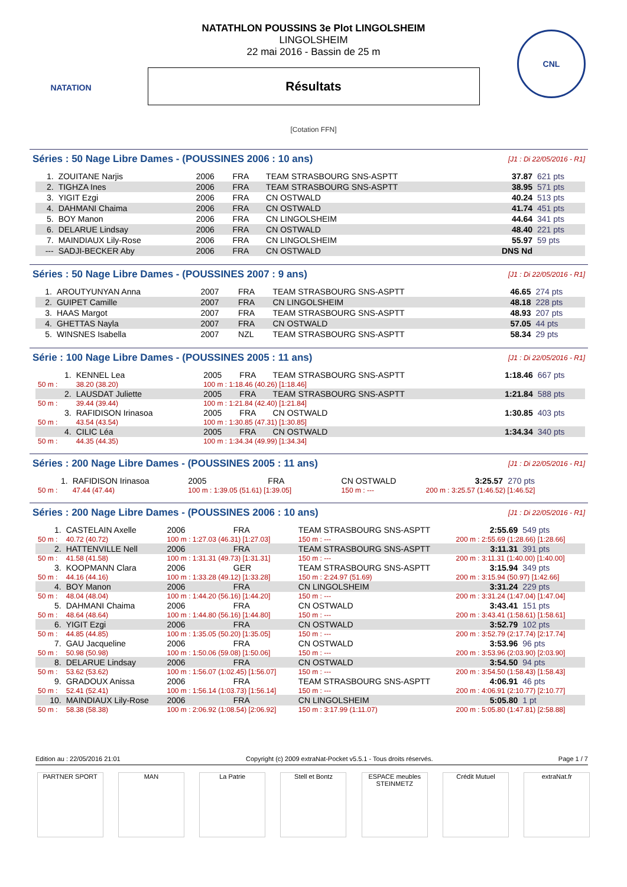NATATION CNL
NATATHLON POUSSINS 3e Plot LINGOLSHEIM
LINGOLSHEIM
22 mai 2016 - Bassin de 25 m
Résultats
[Cotation FFN]
Séries : 50 Nage Libre Dames - (POUSSINES 2006 : 10 ans) [J1 : Di 22/05/2016 - R1]
| 1. | ZOUITANE Narjis | 2006 | FRA | TEAM STRASBOURG SNS-ASPTT | 37.87 | 621 pts |
| 2. | TIGHZA Ines | 2006 | FRA | TEAM STRASBOURG SNS-ASPTT | 38.95 | 571 pts |
| 3. | YIGIT Ezgi | 2006 | FRA | CN OSTWALD | 40.24 | 513 pts |
| 4. | DAHMANI Chaima | 2006 | FRA | CN OSTWALD | 41.74 | 451 pts |
| 5. | BOY Manon | 2006 | FRA | CN LINGOLSHEIM | 44.64 | 341 pts |
| 6. | DELARUE Lindsay | 2006 | FRA | CN OSTWALD | 48.40 | 221 pts |
| 7. | MAINDIAUX Lily-Rose | 2006 | FRA | CN LINGOLSHEIM | 55.97 | 59 pts |
| --- | SADJI-BECKER Aby | 2006 | FRA | CN OSTWALD | DNS Nd | |
Séries : 50 Nage Libre Dames - (POUSSINES 2007 : 9 ans) [J1 : Di 22/05/2016 - R1]
| 1. | AROUTYUNYAN Anna | 2007 | FRA | TEAM STRASBOURG SNS-ASPTT | 46.65 | 274 pts |
| 2. | GUIPET Camille | 2007 | FRA | CN LINGOLSHEIM | 48.18 | 228 pts |
| 3. | HAAS Margot | 2007 | FRA | TEAM STRASBOURG SNS-ASPTT | 48.93 | 207 pts |
| 4. | GHETTAS Nayla | 2007 | FRA | CN OSTWALD | 57.05 | 44 pts |
| 5. | WINSNES Isabella | 2007 | NZL | TEAM STRASBOURG SNS-ASPTT | 58.34 | 29 pts |
Série : 100 Nage Libre Dames - (POUSSINES 2005 : 11 ans) [J1 : Di 22/05/2016 - R1]
| 1. | KENNEL Lea | 2005 | FRA | TEAM STRASBOURG SNS-ASPTT | 1:18.46 | 667 pts |
| 50 m : | 38.20 (38.20) | 100 m : 1:18.46 (40.26) [1:18.46] | | | | |
| 2. | LAUSDAT Juliette | 2005 | FRA | TEAM STRASBOURG SNS-ASPTT | 1:21.84 | 588 pts |
| 50 m : | 39.44 (39.44) | 100 m : 1:21.84 (42.40) [1:21.84] | | | | |
| 3. | RAFIDISON Irinasoa | 2005 | FRA | CN OSTWALD | 1:30.85 | 403 pts |
| 50 m : | 43.54 (43.54) | 100 m : 1:30.85 (47.31) [1:30.85] | | | | |
| 4. | CILIC Léa | 2005 | FRA | CN OSTWALD | 1:34.34 | 340 pts |
| 50 m : | 44.35 (44.35) | 100 m : 1:34.34 (49.99) [1:34.34] | | | | |
Séries : 200 Nage Libre Dames - (POUSSINES 2005 : 11 ans) [J1 : Di 22/05/2016 - R1]
| 1. | RAFIDISON Irinasoa | 2005 | FRA | CN OSTWALD | 3:25.57 | 270 pts |
| 50 m : | 47.44 (47.44) | 100 m : 1:39.05 (51.61) [1:39.05] | | 150 m : --- | 200 m : 3:25.57 (1:46.52) [1:46.52] | |
Séries : 200 Nage Libre Dames - (POUSSINES 2006 : 10 ans) [J1 : Di 22/05/2016 - R1]
| 1. | CASTELAIN Axelle | 2006 | FRA | TEAM STRASBOURG SNS-ASPTT | 2:55.69 | 549 pts |
| 50 m : | 40.72 (40.72) | 100 m : 1:27.03 (46.31) [1:27.03] | | 150 m : --- | 200 m : 2:55.69 (1:28.66) [1:28.66] | |
| 2. | HATTENVILLE Nell | 2006 | FRA | TEAM STRASBOURG SNS-ASPTT | 3:11.31 | 391 pts |
| 50 m : | 41.58 (41.58) | 100 m : 1:31.31 (49.73) [1:31.31] | | 150 m : --- | 200 m : 3:11.31 (1:40.00) [1:40.00] | |
| 3. | KOOPMANN Clara | 2006 | GER | TEAM STRASBOURG SNS-ASPTT | 3:15.94 | 349 pts |
| 50 m : | 44.16 (44.16) | 100 m : 1:33.28 (49.12) [1:33.28] | | 150 m : 2:24.97 (51.69) | 200 m : 3:15.94 (50.97) [1:42.66] | |
| 4. | BOY Manon | 2006 | FRA | CN LINGOLSHEIM | 3:31.24 | 229 pts |
| 50 m : | 48.04 (48.04) | 100 m : 1:44.20 (56.16) [1:44.20] | | 150 m : --- | 200 m : 3:31.24 (1:47.04) [1:47.04] | |
| 5. | DAHMANI Chaima | 2006 | FRA | CN OSTWALD | 3:43.41 | 151 pts |
| 50 m : | 48.64 (48.64) | 100 m : 1:44.80 (56.16) [1:44.80] | | 150 m : --- | 200 m : 3:43.41 (1:58.61) [1:58.61] | |
| 6. | YIGIT Ezgi | 2006 | FRA | CN OSTWALD | 3:52.79 | 102 pts |
| 50 m : | 44.85 (44.85) | 100 m : 1:35.05 (50.20) [1:35.05] | | 150 m : --- | 200 m : 3:52.79 (2:17.74) [2:17.74] | |
| 7. | GAU Jacqueline | 2006 | FRA | CN OSTWALD | 3:53.96 | 96 pts |
| 50 m : | 50.98 (50.98) | 100 m : 1:50.06 (59.08) [1:50.06] | | 150 m : --- | 200 m : 3:53.96 (2:03.90) [2:03.90] | |
| 8. | DELARUE Lindsay | 2006 | FRA | CN OSTWALD | 3:54.50 | 94 pts |
| 50 m : | 53.62 (53.62) | 100 m : 1:56.07 (1:02.45) [1:56.07] | | 150 m : --- | 200 m : 3:54.50 (1:58.43) [1:58.43] | |
| 9. | GRADOUX Anissa | 2006 | FRA | TEAM STRASBOURG SNS-ASPTT | 4:06.91 | 46 pts |
| 50 m : | 52.41 (52.41) | 100 m : 1:56.14 (1:03.73) [1:56.14] | | 150 m : --- | 200 m : 4:06.91 (2:10.77) [2:10.77] | |
| 10. | MAINDIAUX Lily-Rose | 2006 | FRA | CN LINGOLSHEIM | 5:05.80 | 1 pt |
| 50 m : | 58.38 (58.38) | 100 m : 2:06.92 (1:08.54) [2:06.92] | | 150 m : 3:17.99 (1:11.07) | 200 m : 5:05.80 (1:47.81) [2:58.88] | |
Edition au : 22/05/2016 21:01 Copyright (c) 2009 extraNat-Pocket v5.5.1 - Tous droits réservés. Page 1 / 7
PARTNER SPORT MAN La Patrie Stell et Bontz ESPACE meubles STEINMETZ
Crédit Mutuel extraNat.fr